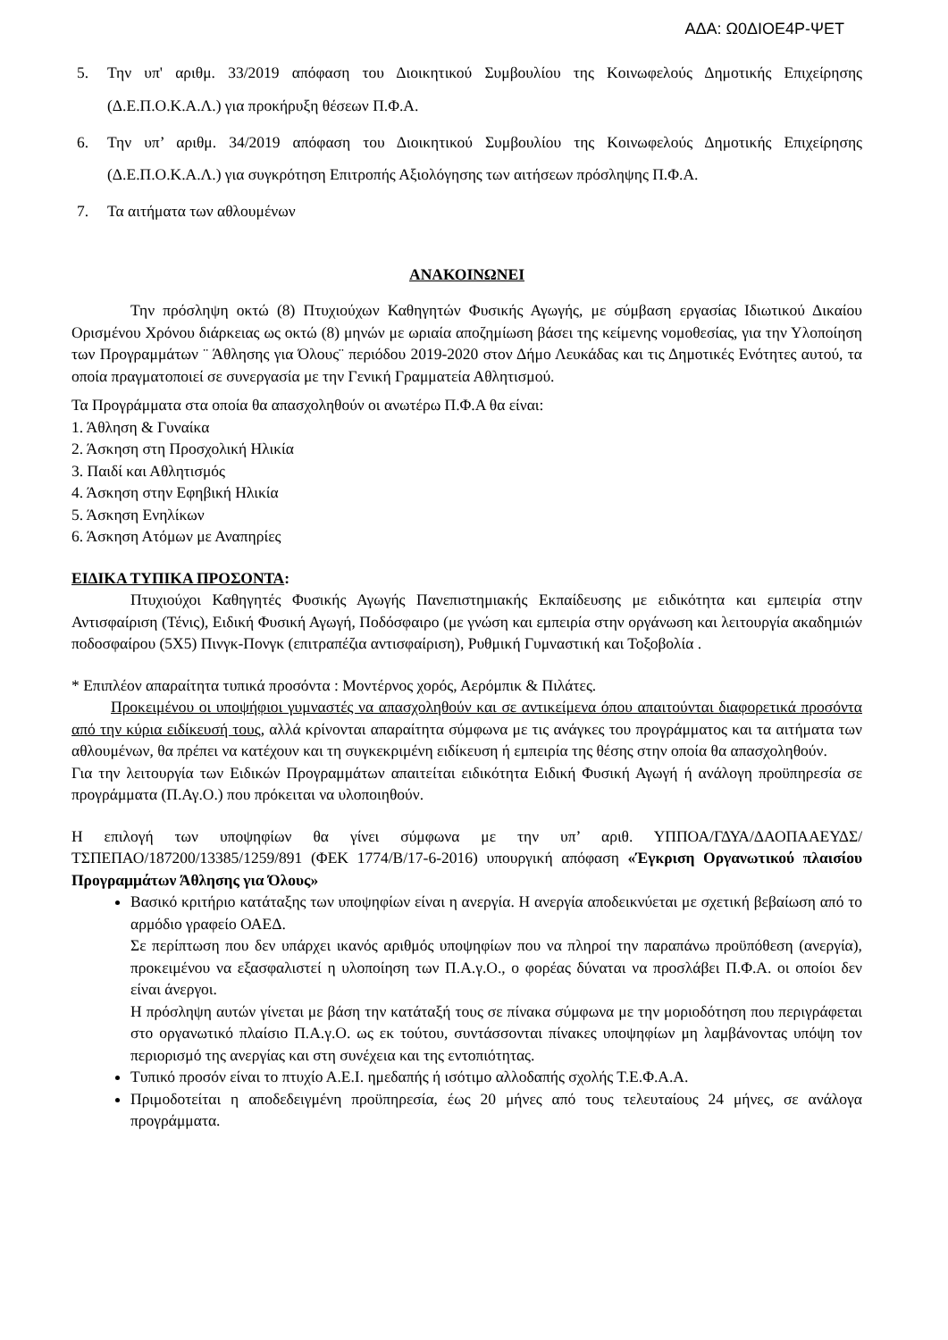ΑΔΑ: Ω0ΔΙΟΕ4Ρ-ΨΕΤ
5. Την υπ' αριθμ. 33/2019 απόφαση του Διοικητικού Συμβουλίου της Κοινωφελούς Δημοτικής Επιχείρησης (Δ.Ε.Π.Ο.Κ.Α.Λ.) για προκήρυξη θέσεων Π.Φ.Α.
6. Την υπ’ αριθμ. 34/2019 απόφαση του Διοικητικού Συμβουλίου της Κοινωφελούς Δημοτικής Επιχείρησης (Δ.Ε.Π.Ο.Κ.Α.Λ.) για συγκρότηση Επιτροπής Αξιολόγησης των αιτήσεων πρόσληψης Π.Φ.Α.
7. Τα αιτήματα των αθλουμένων
ΑΝΑΚΟΙΝΩΝΕΙ
Την πρόσληψη οκτώ (8) Πτυχιούχων Καθηγητών Φυσικής Αγωγής, με σύμβαση εργασίας Ιδιωτικού Δικαίου Ορισμένου Χρόνου διάρκειας ως οκτώ (8) μηνών με ωριαία αποζημίωση βάσει της κείμενης νομοθεσίας, για την Υλοποίηση των Προγραμμάτων ¨ Άθλησης για Όλους¨ περιόδου 2019-2020 στον Δήμο Λευκάδας και τις Δημοτικές Ενότητες αυτού, τα οποία πραγματοποιεί σε συνεργασία με την Γενική Γραμματεία Αθλητισμού.
Τα Προγράμματα στα οποία θα απασχοληθούν οι ανωτέρω Π.Φ.Α θα είναι:
1. Άθληση & Γυναίκα
2. Άσκηση στη Προσχολική Ηλικία
3. Παιδί και Αθλητισμός
4. Άσκηση στην Εφηβική Ηλικία
5. Άσκηση Ενηλίκων
6. Άσκηση Ατόμων με Αναπηρίες
ΕΙΔΙΚΑ ΤΥΠΙΚΑ ΠΡΟΣΟΝΤΑ:
Πτυχιούχοι Καθηγητές Φυσικής Αγωγής Πανεπιστημιακής Εκπαίδευσης με ειδικότητα και εμπειρία στην Αντισφαίριση (Τένις), Ειδική Φυσική Αγωγή, Ποδόσφαιρο (με γνώση και εμπειρία στην οργάνωση και λειτουργία ακαδημιών ποδοσφαίρου (5Χ5) Πινγκ-Πονγκ (επιτραπέζια αντισφαίριση), Ρυθμική Γυμναστική και Τοξοβολία .
* Επιπλέον απαραίτητα τυπικά προσόντα : Μοντέρνος χορός, Αερόμπικ & Πιλάτες.
Προκειμένου οι υποψήφιοι γυμναστές να απασχοληθούν και σε αντικείμενα όπου απαιτούνται διαφορετικά προσόντα από την κύρια ειδίκευσή τους, αλλά κρίνονται απαραίτητα σύμφωνα με τις ανάγκες του προγράμματος και τα αιτήματα των αθλουμένων, θα πρέπει να κατέχουν και τη συγκεκριμένη ειδίκευση ή εμπειρία της θέσης στην οποία θα απασχοληθούν.
Για την λειτουργία των Ειδικών Προγραμμάτων απαιτείται ειδικότητα Ειδική Φυσική Αγωγή ή ανάλογη προϋπηρεσία σε προγράμματα (Π.Αγ.Ο.) που πρόκειται να υλοποιηθούν.
Η επιλογή των υποψηφίων θα γίνει σύμφωνα με την υπ’ αριθ. ΥΠΠΟΑ/ΓΔΥΑ/ΔΑΟΠΑΑΕΥΔΣ/ΤΣΠΕΠΑΟ/187200/13385/1259/891 (ΦΕΚ 1774/Β/17-6-2016) υπουργική απόφαση «Έγκριση Οργανωτικού πλαισίου Προγραμμάτων Άθλησης για Όλους»
Βασικό κριτήριο κατάταξης των υποψηφίων είναι η ανεργία. Η ανεργία αποδεικνύεται με σχετική βεβαίωση από το αρμόδιο γραφείο ΟΑΕΔ.
Σε περίπτωση που δεν υπάρχει ικανός αριθμός υποψηφίων που να πληροί την παραπάνω προϋπόθεση (ανεργία), προκειμένου να εξασφαλιστεί η υλοποίηση των Π.Α.γ.Ο., ο φορέας δύναται να προσλάβει Π.Φ.Α. οι οποίοι δεν είναι άνεργοι.
Η πρόσληψη αυτών γίνεται με βάση την κατάταξή τους σε πίνακα σύμφωνα με την μοριοδότηση που περιγράφεται στο οργανωτικό πλαίσιο Π.Α.γ.Ο. ως εκ τούτου, συντάσσονται πίνακες υποψηφίων μη λαμβάνοντας υπόψη τον περιορισμό της ανεργίας και στη συνέχεια και της εντοπιότητας.
Τυπικό προσόν είναι το πτυχίο Α.Ε.Ι. ημεδαπής ή ισότιμο αλλοδαπής σχολής Τ.Ε.Φ.Α.Α.
Πριμοδοτείται η αποδεδειγμένη προϋπηρεσία, έως 20 μήνες από τους τελευταίους 24 μήνες, σε ανάλογα προγράμματα.